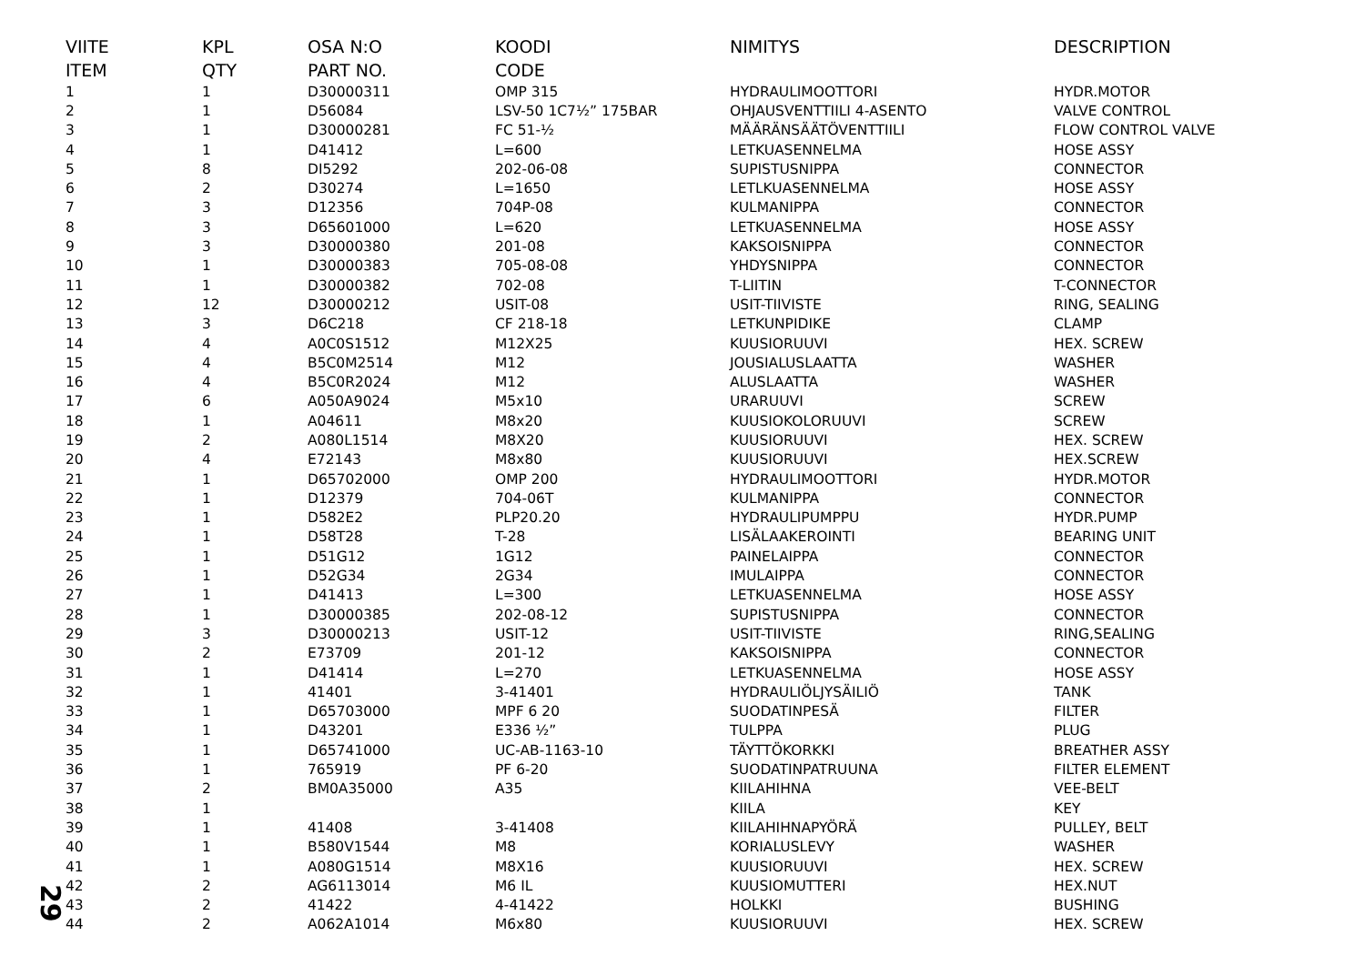| VIITE | KPL | OSA N:O | KOODI | NIMITYS | DESCRIPTION |
| --- | --- | --- | --- | --- | --- |
| ITEM | QTY | PART NO. | CODE | | |
| 1 | 1 | D30000311 | OMP 315 | HYDRAULIMOOTTORI | HYDR.MOTOR |
| 2 | 1 | D56084 | LSV-50 1C7½” 175BAR | OHJAUSVENTTIILI 4-ASENTO | VALVE CONTROL |
| 3 | 1 | D30000281 | FC 51-½ | MÄÄRÄNSÄÄTÖVENTTIILI | FLOW CONTROL VALVE |
| 4 | 1 | D41412 | L=600 | LETKUASENNELMA | HOSE ASSY |
| 5 | 8 | DI5292 | 202-06-08 | SUPISTUSNIPPA | CONNECTOR |
| 6 | 2 | D30274 | L=1650 | LETLKUASENNELMA | HOSE ASSY |
| 7 | 3 | D12356 | 704P-08 | KULMANIPPA | CONNECTOR |
| 8 | 3 | D65601000 | L=620 | LETKUASENNELMA | HOSE ASSY |
| 9 | 3 | D30000380 | 201-08 | KAKSOISNIPPA | CONNECTOR |
| 10 | 1 | D30000383 | 705-08-08 | YHDYSNIPPA | CONNECTOR |
| 11 | 1 | D30000382 | 702-08 | T-LIITIN | T-CONNECTOR |
| 12 | 12 | D30000212 | USIT-08 | USIT-TIIVISTE | RING, SEALING |
| 13 | 3 | D6C218 | CF 218-18 | LETKUNPIDIKE | CLAMP |
| 14 | 4 | A0C0S1512 | M12X25 | KUUSIORUUVI | HEX. SCREW |
| 15 | 4 | B5C0M2514 | M12 | JOUSIALUSLAATTA | WASHER |
| 16 | 4 | B5C0R2024 | M12 | ALUSLAATTA | WASHER |
| 17 | 6 | A050A9024 | M5x10 | URARUUVI | SCREW |
| 18 | 1 | A04611 | M8x20 | KUUSIOKOLORUUVI | SCREW |
| 19 | 2 | A080L1514 | M8X20 | KUUSIORUUVI | HEX. SCREW |
| 20 | 4 | E72143 | M8x80 | KUUSIORUUVI | HEX.SCREW |
| 21 | 1 | D65702000 | OMP 200 | HYDRAULIMOOTTORI | HYDR.MOTOR |
| 22 | 1 | D12379 | 704-06T | KULMANIPPA | CONNECTOR |
| 23 | 1 | D582E2 | PLP20.20 | HYDRAULIPUMPPU | HYDR.PUMP |
| 24 | 1 | D58T28 | T-28 | LISÄLAAKEROINTI | BEARING UNIT |
| 25 | 1 | D51G12 | 1G12 | PAINELAIPPA | CONNECTOR |
| 26 | 1 | D52G34 | 2G34 | IMULAIPPA | CONNECTOR |
| 27 | 1 | D41413 | L=300 | LETKUASENNELMA | HOSE ASSY |
| 28 | 1 | D30000385 | 202-08-12 | SUPISTUSNIPPA | CONNECTOR |
| 29 | 3 | D30000213 | USIT-12 | USIT-TIIVISTE | RING,SEALING |
| 30 | 2 | E73709 | 201-12 | KAKSOISNIPPA | CONNECTOR |
| 31 | 1 | D41414 | L=270 | LETKUASENNELMA | HOSE ASSY |
| 32 | 1 | 41401 | 3-41401 | HYDRAULIÖLJYSÄILIÖ | TANK |
| 33 | 1 | D65703000 | MPF 6 20 | SUODATINPESÄ | FILTER |
| 34 | 1 | D43201 | E336 ½” | TULPPA | PLUG |
| 35 | 1 | D65741000 | UC-AB-1163-10 | TÄYTTÖKORKKI | BREATHER ASSY |
| 36 | 1 | 765919 | PF 6-20 | SUODATINPATRUUNA | FILTER ELEMENT |
| 37 | 2 | BM0A35000 | A35 | KIILAHIHNA | VEE-BELT |
| 38 | 1 | | | KIILA | KEY |
| 39 | 1 | 41408 | 3-41408 | KIILAHIHNAPYÖRÄ | PULLEY, BELT |
| 40 | 1 | B580V1544 | M8 | KORIALUSLEVY | WASHER |
| 41 | 1 | A080G1514 | M8X16 | KUUSIORUUVI | HEX. SCREW |
| 42 | 2 | AG6113014 | M6 IL | KUUSIOMUTTERI | HEX.NUT |
| 43 | 2 | 41422 | 4-41422 | HOLKKI | BUSHING |
| 44 | 2 | A062A1014 | M6x80 | KUUSIORUUVI | HEX. SCREW |
29